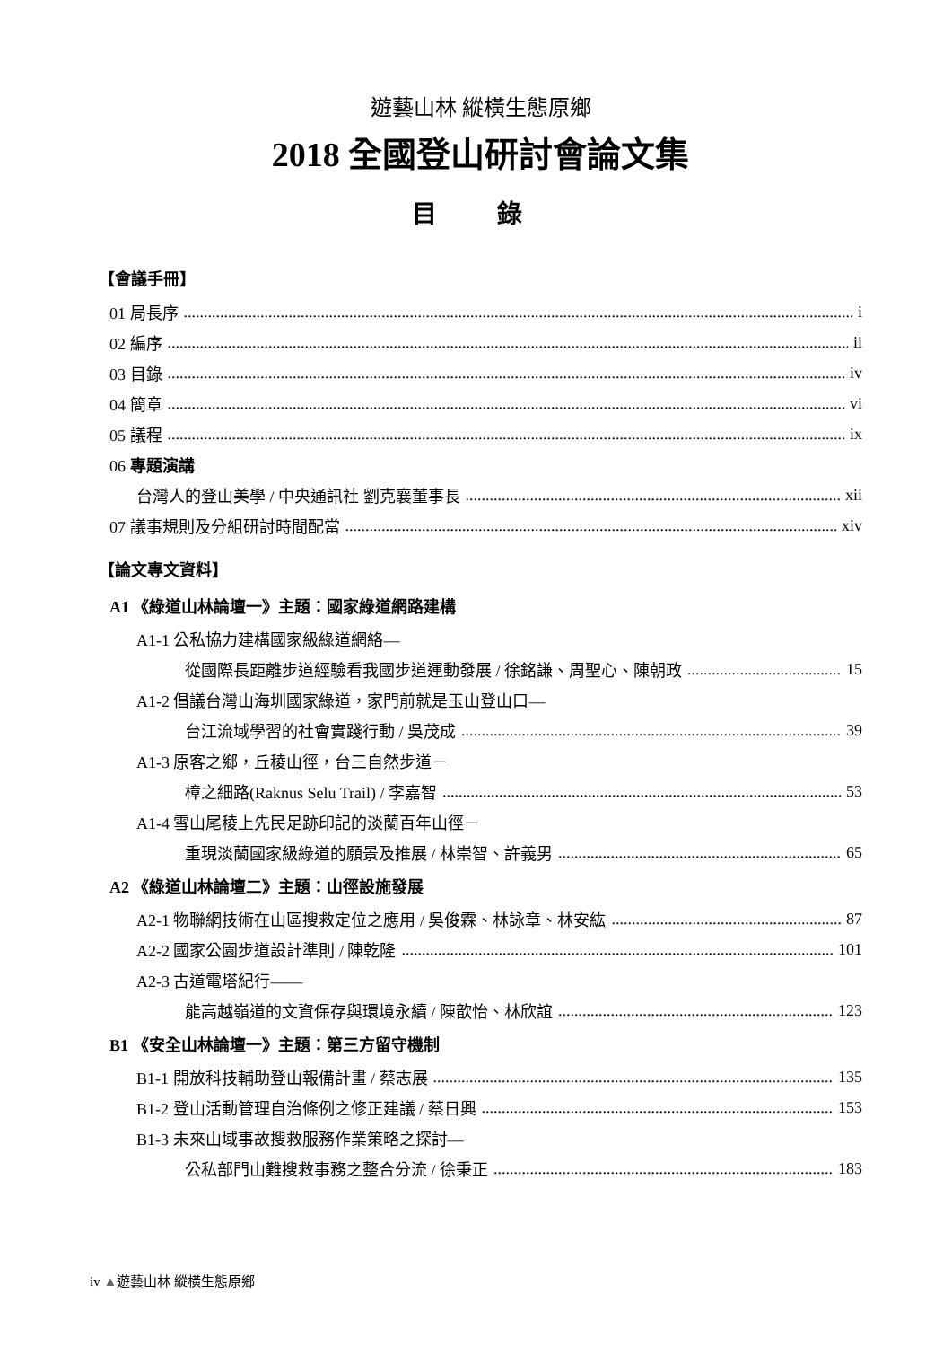遊藝山林 縱橫生態原鄉
2018 全國登山研討會論文集
目 錄
【會議手冊】
01 局長序 i
02 編序 ii
03 目錄 iv
04 簡章 vi
05 議程 ix
06 專題演講
台灣人的登山美學 / 中央通訊社 劉克襄董事長 xii
07 議事規則及分組研討時間配當 xiv
【論文專文資料】
A1 《綠道山林論壇一》主題：國家綠道網路建構
A1-1 公私協力建構國家級綠道網絡—
從國際長距離步道經驗看我國步道運動發展 / 徐銘謙、周聖心、陳朝政 15
A1-2 倡議台灣山海圳國家綠道，家門前就是玉山登山口—
台江流域學習的社會實踐行動 / 吳茂成 39
A1-3 原客之鄉，丘稜山徑，台三自然步道－
樟之細路(Raknus Selu Trail) / 李嘉智 53
A1-4 雪山尾稜上先民足跡印記的淡蘭百年山徑－
重現淡蘭國家級綠道的願景及推展 / 林崇智、許義男 65
A2 《綠道山林論壇二》主題：山徑設施發展
A2-1 物聯網技術在山區搜救定位之應用 / 吳俊霖、林詠章、林安紘 87
A2-2 國家公園步道設計準則 / 陳乾隆 101
A2-3 古道電塔紀行——
能高越嶺道的文資保存與環境永續 / 陳歆怡、林欣誼 123
B1 《安全山林論壇一》主題：第三方留守機制
B1-1 開放科技輔助登山報備計畫 / 蔡志展 135
B1-2 登山活動管理自治條例之修正建議 / 蔡日興 153
B1-3 未來山域事故搜救服務作業策略之探討—
公私部門山難搜救事務之整合分流 / 徐秉正 183
iv ▲遊藝山林 縱橫生態原鄉